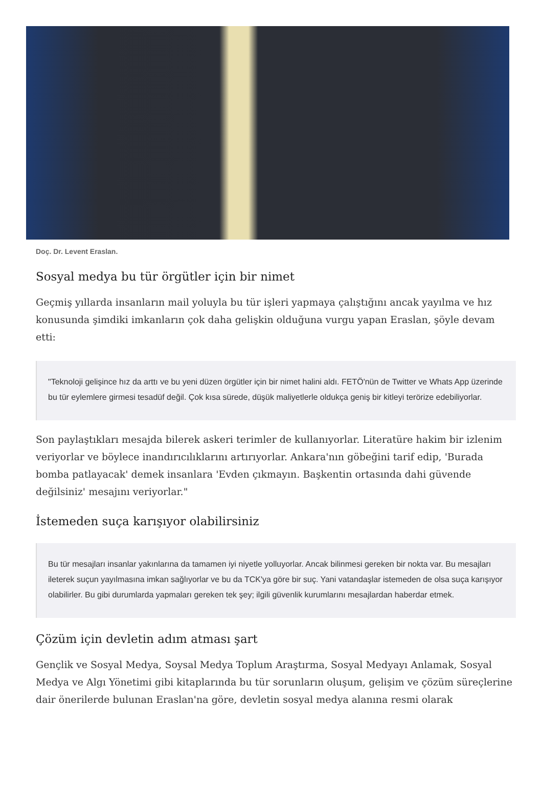Doç. Dr. Levent Eraslan.
Sosyal medya bu tür örgütler için bir nimet
Geçmiş yıllarda insanların mail yoluyla bu tür işleri yapmaya çalıştığını ancak yayılma ve hız konusunda şimdiki imkanların çok daha gelişkin olduğuna vurgu yapan Eraslan, şöyle devam etti:
"Teknoloji gelişince hız da arttı ve bu yeni düzen örgütler için bir nimet halini aldı. FETÖ'nün de Twitter ve Whats App üzerinde bu tür eylemlere girmesi tesadüf değil. Çok kısa sürede, düşük maliyetlerle oldukça geniş bir kitleyi terörize edebiliyorlar.
Son paylaştıkları mesajda bilerek askeri terimler de kullanıyorlar. Literatüre hakim bir izlenim veriyorlar ve böylece inandırıcılıklarını artırıyorlar. Ankara'nın göbeğini tarif edip, 'Burada bomba patlayacak' demek insanlara 'Evden çıkmayın. Başkentin ortasında dahi güvende değilsiniz' mesajını veriyorlar."
İstemeden suça karışıyor olabilirsiniz
Bu tür mesajları insanlar yakınlarına da tamamen iyi niyetle yolluyorlar. Ancak bilinmesi gereken bir nokta var. Bu mesajları ileterek suçun yayılmasına imkan sağlıyorlar ve bu da TCK'ya göre bir suç. Yani vatandaşlar istemeden de olsa suça karışıyor olabilirler. Bu gibi durumlarda yapmaları gereken tek şey; ilgili güvenlik kurumlarını mesajlardan haberdar etmek.
Çözüm için devletin adım atması şart
Gençlik ve Sosyal Medya, Soysal Medya Toplum Araştırma, Sosyal Medyayı Anlamak, Sosyal Medya ve Algı Yönetimi gibi kitaplarında bu tür sorunların oluşum, gelişim ve çözüm süreçlerine dair önerilerde bulunan Eraslan'na göre, devletin sosyal medya alanına resmi olarak